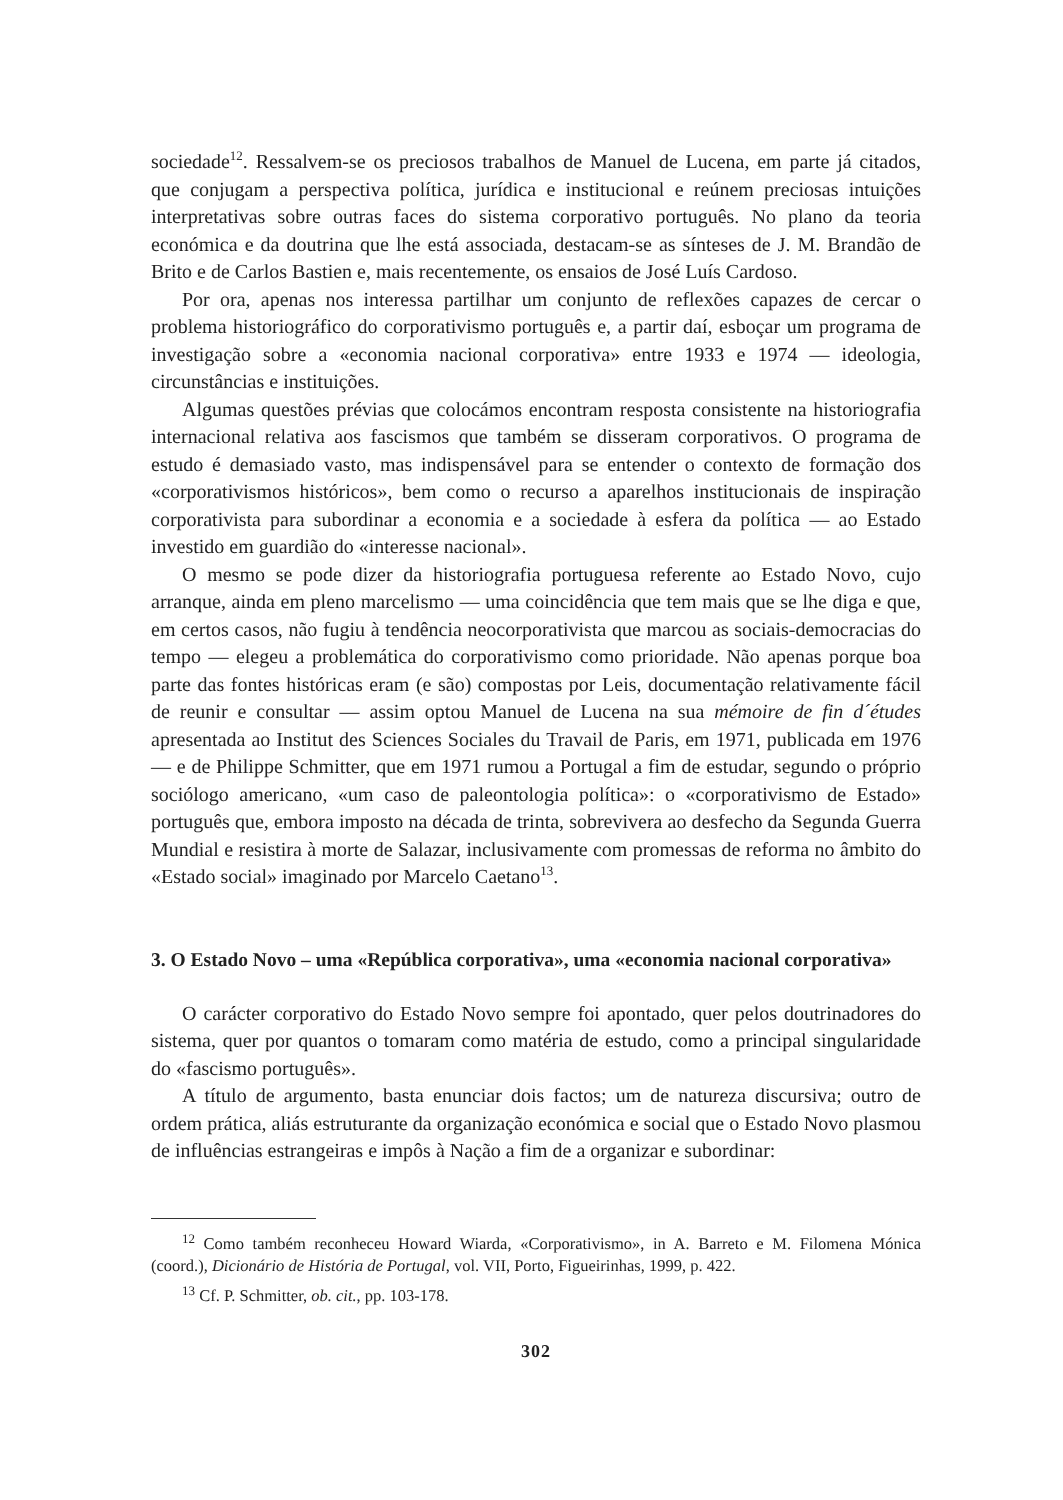sociedade<sup>12</sup>. Ressalvem-se os preciosos trabalhos de Manuel de Lucena, em parte já citados, que conjugam a perspectiva política, jurídica e institucional e reúnem preciosas intuições interpretativas sobre outras faces do sistema corporativo português. No plano da teoria económica e da doutrina que lhe está associada, destacam-se as sínteses de J. M. Brandão de Brito e de Carlos Bastien e, mais recentemente, os ensaios de José Luís Cardoso.
Por ora, apenas nos interessa partilhar um conjunto de reflexões capazes de cercar o problema historiográfico do corporativismo português e, a partir daí, esboçar um programa de investigação sobre a «economia nacional corporativa» entre 1933 e 1974 — ideologia, circunstâncias e instituições.
Algumas questões prévias que colocámos encontram resposta consistente na historiografia internacional relativa aos fascismos que também se disseram corporativos. O programa de estudo é demasiado vasto, mas indispensável para se entender o contexto de formação dos «corporativismos históricos», bem como o recurso a aparelhos institucionais de inspiração corporativista para subordinar a economia e a sociedade à esfera da política — ao Estado investido em guardião do «interesse nacional».
O mesmo se pode dizer da historiografia portuguesa referente ao Estado Novo, cujo arranque, ainda em pleno marcelismo — uma coincidência que tem mais que se lhe diga e que, em certos casos, não fugiu à tendência neocorporativista que marcou as sociais-democracias do tempo — elegeu a problemática do corporativismo como prioridade. Não apenas porque boa parte das fontes históricas eram (e são) compostas por Leis, documentação relativamente fácil de reunir e consultar — assim optou Manuel de Lucena na sua mémoire de fin d´études apresentada ao Institut des Sciences Sociales du Travail de Paris, em 1971, publicada em 1976 — e de Philippe Schmitter, que em 1971 rumou a Portugal a fim de estudar, segundo o próprio sociólogo americano, «um caso de paleontologia política»: o «corporativismo de Estado» português que, embora imposto na década de trinta, sobrevivera ao desfecho da Segunda Guerra Mundial e resistira à morte de Salazar, inclusivamente com promessas de reforma no âmbito do «Estado social» imaginado por Marcelo Caetano<sup>13</sup>.
3. O Estado Novo – uma «República corporativa», uma «economia nacional corporativa»
O carácter corporativo do Estado Novo sempre foi apontado, quer pelos doutrinadores do sistema, quer por quantos o tomaram como matéria de estudo, como a principal singularidade do «fascismo português».
A título de argumento, basta enunciar dois factos; um de natureza discursiva; outro de ordem prática, aliás estruturante da organização económica e social que o Estado Novo plasmou de influências estrangeiras e impôs à Nação a fim de a organizar e subordinar:
<sup>12</sup> Como também reconheceu Howard Wiarda, «Corporativismo», in A. Barreto e M. Filomena Mónica (coord.), Dicionário de História de Portugal, vol. VII, Porto, Figueirinhas, 1999, p. 422.
<sup>13</sup> Cf. P. Schmitter, ob. cit., pp. 103-178.
302